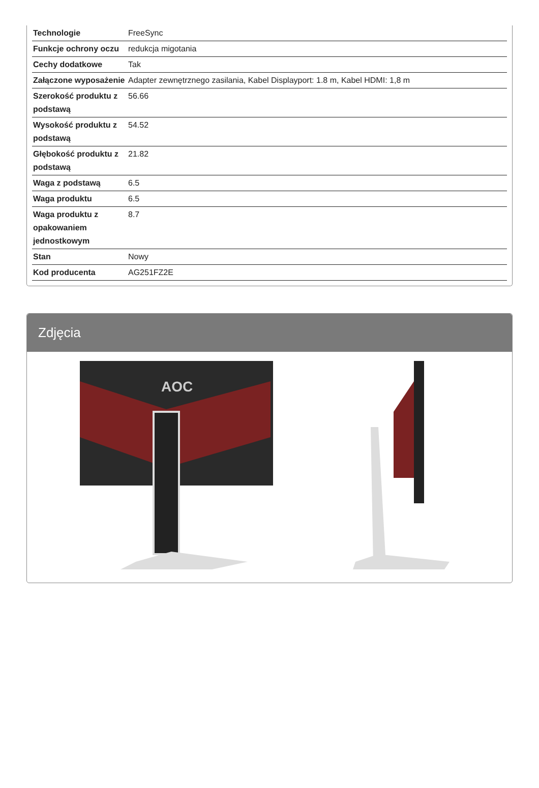| Technologie | FreeSync |
| Funkcje ochrony oczu | redukcja migotania |
| Cechy dodatkowe | Tak |
| Załączone wyposażenie | Adapter zewnętrznego zasilania, Kabel Displayport: 1.8 m, Kabel HDMI: 1,8 m |
| Szerokość produktu z podstawą | 56.66 |
| Wysokość produktu z podstawą | 54.52 |
| Głębokość produktu z podstawą | 21.82 |
| Waga z podstawą | 6.5 |
| Waga produktu | 6.5 |
| Waga produktu z opakowaniem jednostkowym | 8.7 |
| Stan | Nowy |
| Kod producenta | AG251FZ2E |
Zdjęcia
AOC